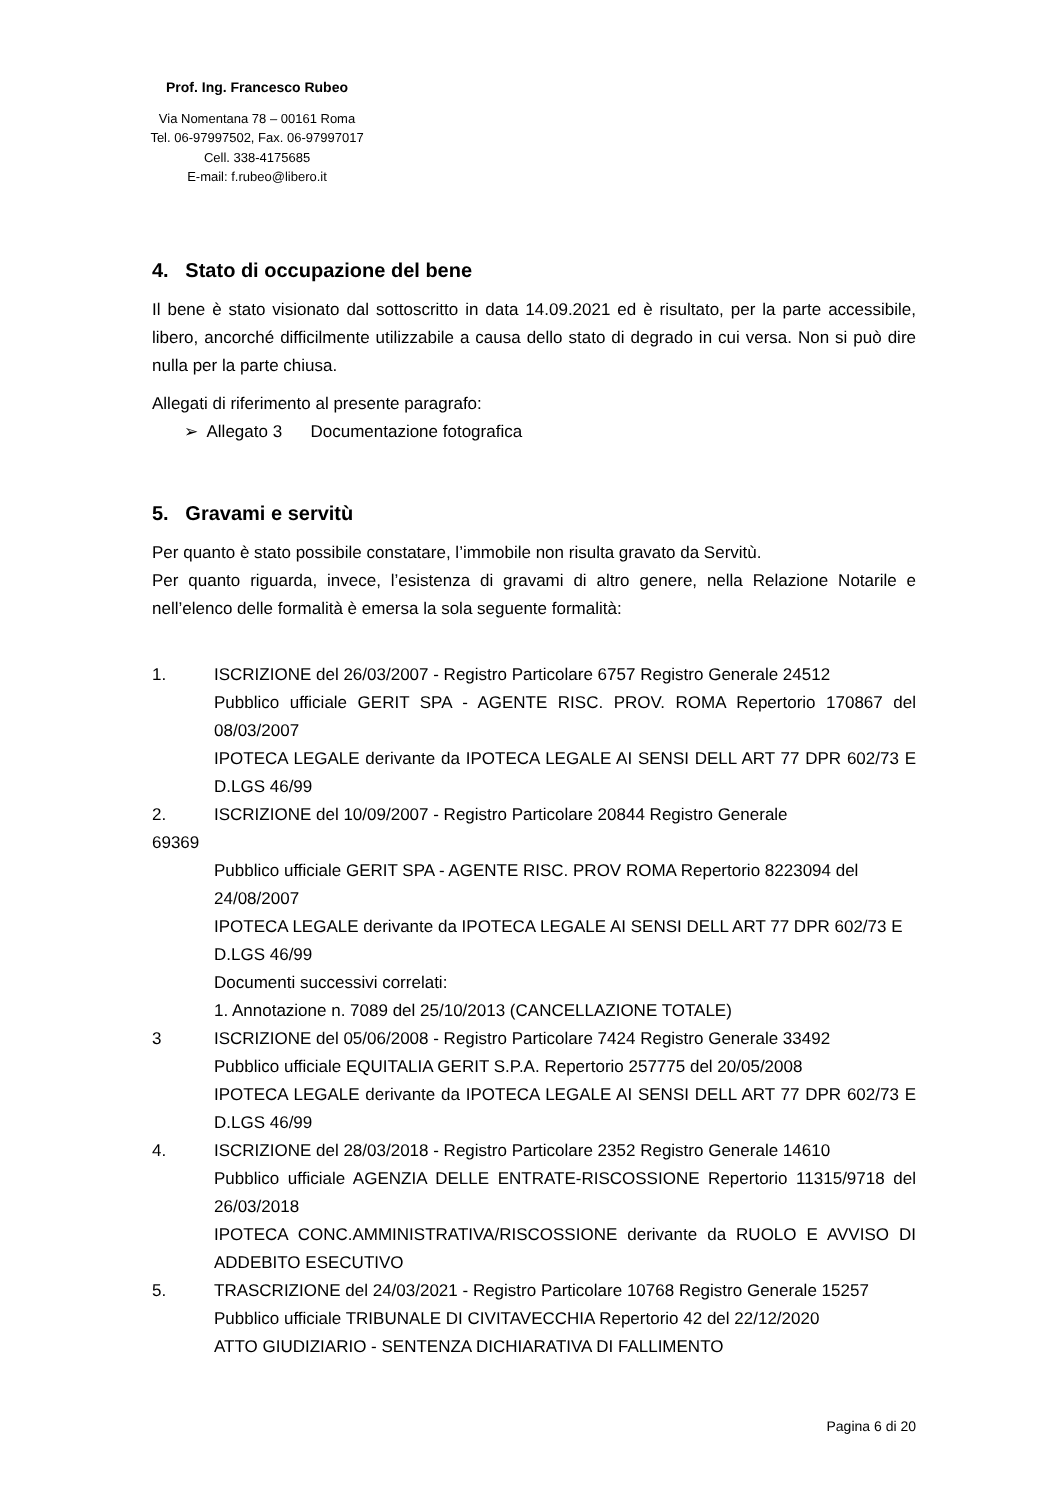Prof. Ing. Francesco Rubeo
Via Nomentana 78 – 00161 Roma
Tel. 06-97997502, Fax. 06-97997017
Cell. 338-4175685
E-mail: f.rubeo@libero.it
4. Stato di occupazione del bene
Il bene è stato visionato dal sottoscritto in data 14.09.2021 ed è risultato, per la parte accessibile, libero, ancorché difficilmente utilizzabile a causa dello stato di degrado in cui versa. Non si può dire nulla per la parte chiusa.
Allegati di riferimento al presente paragrafo:
➢ Allegato 3 Documentazione fotografica
5. Gravami e servitù
Per quanto è stato possibile constatare, l’immobile non risulta gravato da Servitù.
Per quanto riguarda, invece, l’esistenza di gravami di altro genere, nella Relazione Notarile e nell’elenco delle formalità è emersa la sola seguente formalità:
1. ISCRIZIONE del 26/03/2007 - Registro Particolare 6757 Registro Generale 24512
Pubblico ufficiale GERIT SPA - AGENTE RISC. PROV. ROMA Repertorio 170867 del 08/03/2007
IPOTECA LEGALE derivante da IPOTECA LEGALE AI SENSI DELL ART 77 DPR 602/73 E D.LGS 46/99
2. ISCRIZIONE del 10/09/2007 - Registro Particolare 20844 Registro Generale
69369
Pubblico ufficiale GERIT SPA - AGENTE RISC. PROV ROMA Repertorio 8223094 del 24/08/2007
IPOTECA LEGALE derivante da IPOTECA LEGALE AI SENSI DELL ART 77 DPR 602/73 E D.LGS 46/99
Documenti successivi correlati:
1. Annotazione n. 7089 del 25/10/2013 (CANCELLAZIONE TOTALE)
3 ISCRIZIONE del 05/06/2008 - Registro Particolare 7424 Registro Generale 33492
Pubblico ufficiale EQUITALIA GERIT S.P.A. Repertorio 257775 del 20/05/2008
IPOTECA LEGALE derivante da IPOTECA LEGALE AI SENSI DELL ART 77 DPR 602/73 E D.LGS 46/99
4. ISCRIZIONE del 28/03/2018 - Registro Particolare 2352 Registro Generale 14610
Pubblico ufficiale AGENZIA DELLE ENTRATE-RISCOSSIONE Repertorio 11315/9718 del 26/03/2018
IPOTECA CONC.AMMINISTRATIVA/RISCOSSIONE derivante da RUOLO E AVVISO DI ADDEBITO ESECUTIVO
5. TRASCRIZIONE del 24/03/2021 - Registro Particolare 10768 Registro Generale 15257
Pubblico ufficiale TRIBUNALE DI CIVITAVECCHIA Repertorio 42 del 22/12/2020
ATTO GIUDIZIARIO - SENTENZA DICHIARATIVA DI FALLIMENTO
Pagina 6 di 20